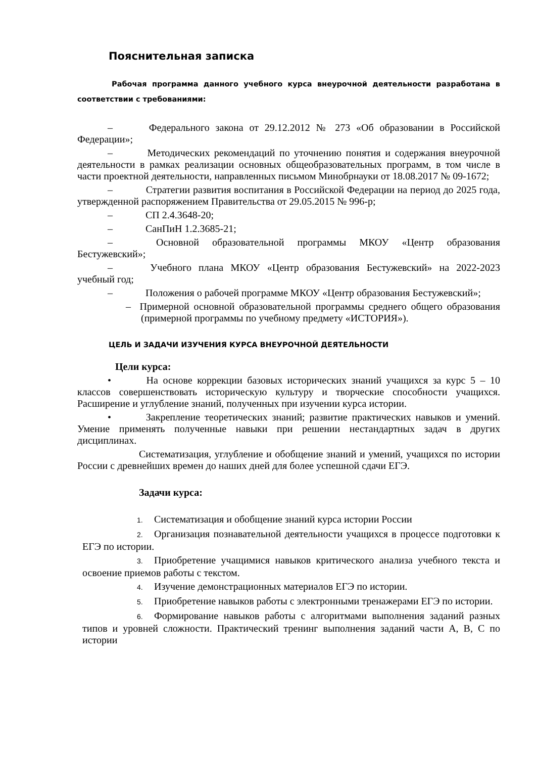Пояснительная записка
Рабочая программа данного учебного курса внеурочной деятельности разработана в соответствии с требованиями:
– Федерального закона от 29.12.2012 № 273 «Об образовании в Российской Федерации»;
– Методических рекомендаций по уточнению понятия и содержания внеурочной деятельности в рамках реализации основных общеобразовательных программ, в том числе в части проектной деятельности, направленных письмом Минобрнауки от 18.08.2017 № 09-1672;
– Стратегии развития воспитания в Российской Федерации на период до 2025 года, утвержденной распоряжением Правительства от 29.05.2015 № 996-р;
– СП 2.4.3648-20;
– СанПиН 1.2.3685-21;
– Основной образовательной программы МКОУ «Центр образования Бестужевский»;
– Учебного плана МКОУ «Центр образования Бестужевский» на 2022-2023 учебный год;
– Положения о рабочей программе МКОУ «Центр образования Бестужевский»;
– Примерной основной образовательной программы среднего общего образования (примерной программы по учебному предмету «ИСТОРИЯ»).
ЦЕЛЬ И ЗАДАЧИ ИЗУЧЕНИЯ КУРСА ВНЕУРОЧНОЙ ДЕЯТЕЛЬНОСТИ
Цели курса:
• На основе коррекции базовых исторических знаний учащихся за курс 5 – 10 классов совершенствовать историческую культуру и творческие способности учащихся. Расширение и углубление знаний, полученных при изучении курса истории.
• Закрепление теоретических знаний; развитие практических навыков и умений. Умение применять полученные навыки при решении нестандартных задач в других дисциплинах.
Систематизация, углубление и обобщение знаний и умений, учащихся по истории России с древнейших времен до наших дней для более успешной сдачи ЕГЭ.
Задачи курса:
1. Систематизация и обобщение знаний курса истории России
2. Организация познавательной деятельности учащихся в процессе подготовки к ЕГЭ по истории.
3. Приобретение учащимися навыков критического анализа учебного текста и освоение приемов работы с текстом.
4. Изучение демонстрационных материалов ЕГЭ по истории.
5. Приобретение навыков работы с электронными тренажерами ЕГЭ по истории.
6. Формирование навыков работы с алгоритмами выполнения заданий разных типов и уровней сложности. Практический тренинг выполнения заданий части А, В, С по истории